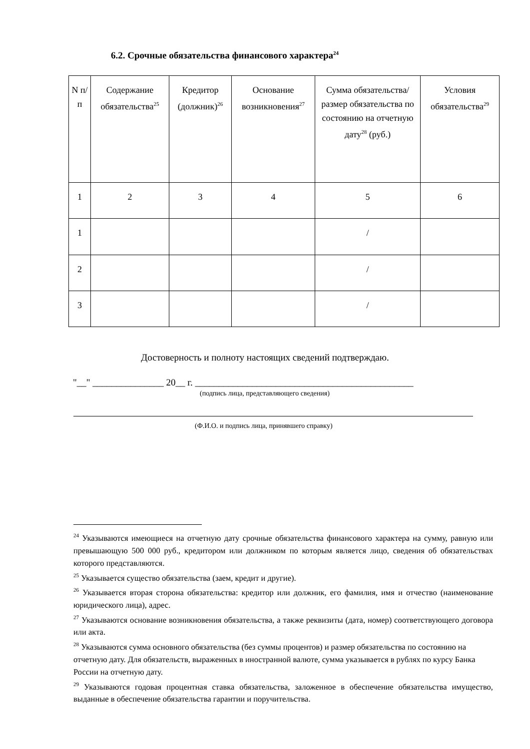6.2. Срочные обязательства финансового характера<sup>24</sup>
| N п/п | Содержание обязательства<sup>25</sup> | Кредитор (должник)<sup>26</sup> | Основание возникновения<sup>27</sup> | Сумма обязательства/размер обязательства по состоянию на отчетную дату<sup>28</sup> (руб.) | Условия обязательства<sup>29</sup> |
| --- | --- | --- | --- | --- | --- |
| 1 | 2 | 3 | 4 | 5 | 6 |
| 1 | | | | / | |
| 2 | | | | / | |
| 3 | | | | / | |
Достоверность и полноту настоящих сведений подтверждаю.
"__" _______________ 20__ г. ______________________________________________
(подпись лица, представляющего сведения)
(Ф.И.О. и подпись лица, принявшего справку)
<sup>24</sup> Указываются имеющиеся на отчетную дату срочные обязательства финансового характера на сумму, равную или превышающую 500 000 руб., кредитором или должником по которым является лицо, сведения об обязательствах которого представляются.
<sup>25</sup> Указывается существо обязательства (заем, кредит и другие).
<sup>26</sup> Указывается вторая сторона обязательства: кредитор или должник, его фамилия, имя и отчество (наименование юридического лица), адрес.
<sup>27</sup> Указываются основание возникновения обязательства, а также реквизиты (дата, номер) соответствующего договора или акта.
<sup>28</sup> Указываются сумма основного обязательства (без суммы процентов) и размер обязательства по состоянию на отчетную дату. Для обязательств, выраженных в иностранной валюте, сумма указывается в рублях по курсу Банка России на отчетную дату.
<sup>29</sup> Указываются годовая процентная ставка обязательства, заложенное в обеспечение обязательства имущество, выданные в обеспечение обязательства гарантии и поручительства.